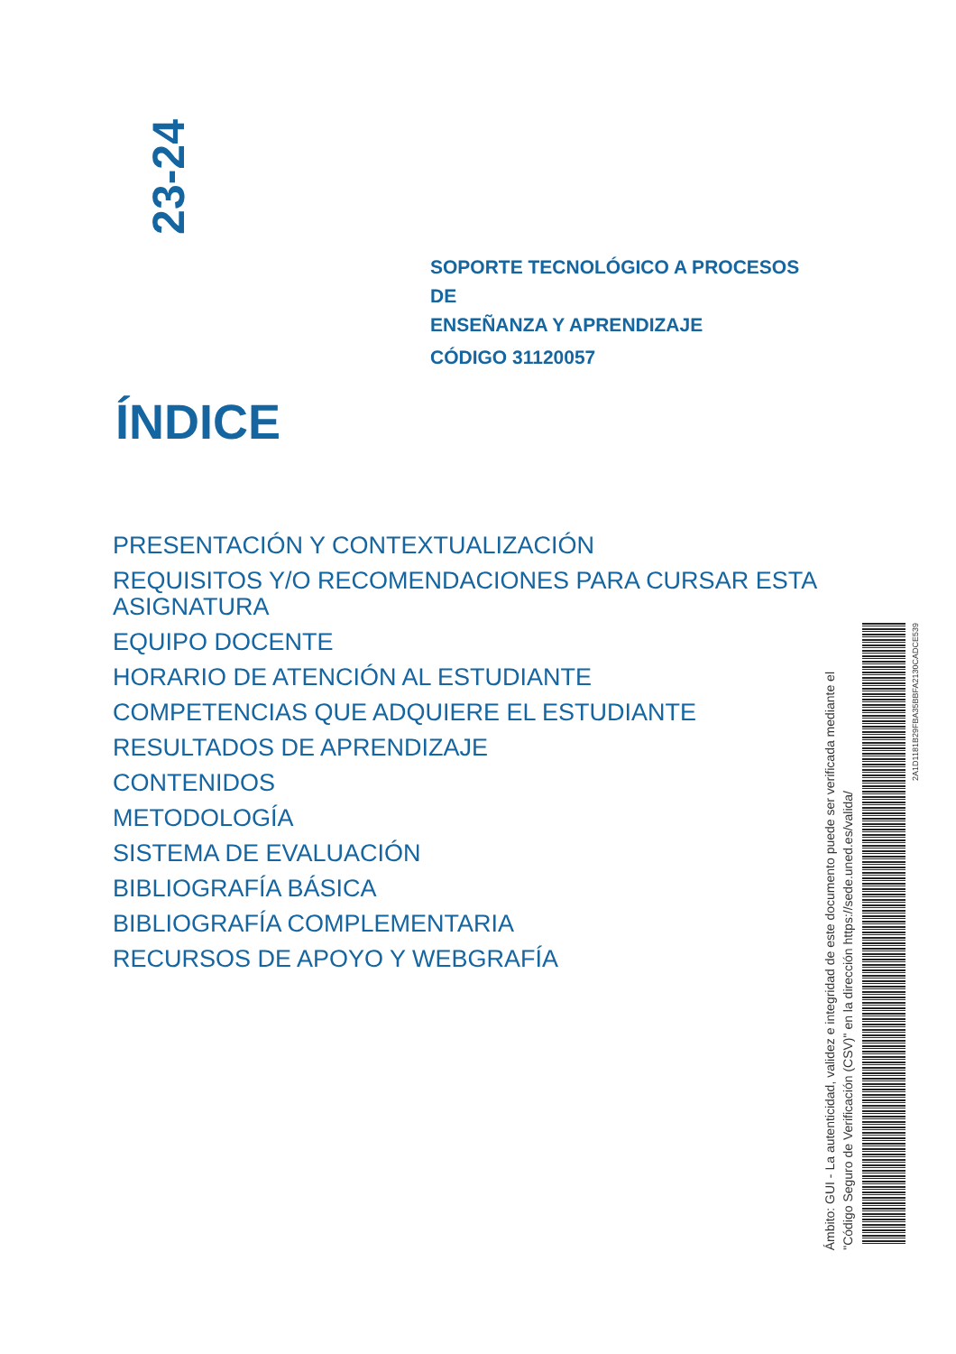23-24
SOPORTE TECNOLÓGICO A PROCESOS DE
ENSEÑANZA Y APRENDIZAJE
CÓDIGO 31120057
ÍNDICE
PRESENTACIÓN Y CONTEXTUALIZACIÓN
REQUISITOS Y/O RECOMENDACIONES PARA CURSAR ESTA ASIGNATURA
EQUIPO DOCENTE
HORARIO DE ATENCIÓN AL ESTUDIANTE
COMPETENCIAS QUE ADQUIERE EL ESTUDIANTE
RESULTADOS DE APRENDIZAJE
CONTENIDOS
METODOLOGÍA
SISTEMA DE EVALUACIÓN
BIBLIOGRAFÍA BÁSICA
BIBLIOGRAFÍA COMPLEMENTARIA
RECURSOS DE APOYO Y WEBGRAFÍA
Ámbito: GUI - La autenticidad, validez e integridad de este documento puede ser verificada mediante el
"Código Seguro de Verificación (CSV)" en la dirección https://sede.uned.es/valida/
2A1D1181B29FBA35BBFA2130CADCE539